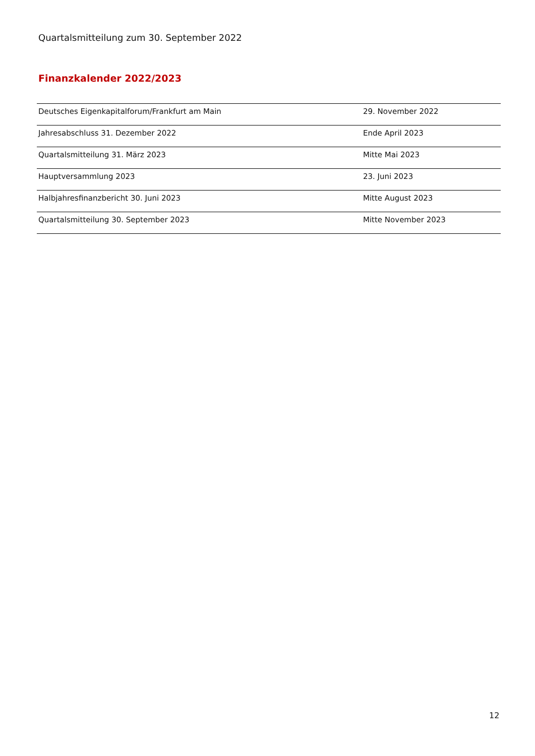Quartalsmitteilung zum 30. September 2022
Finanzkalender 2022/2023
| Deutsches Eigenkapitalforum/Frankfurt am Main | 29. November 2022 |
| Jahresabschluss 31. Dezember 2022 | Ende April 2023 |
| Quartalsmitteilung 31. März 2023 | Mitte Mai 2023 |
| Hauptversammlung 2023 | 23. Juni 2023 |
| Halbjahresfinanzbericht 30. Juni 2023 | Mitte August 2023 |
| Quartalsmitteilung 30. September 2023 | Mitte November 2023 |
12